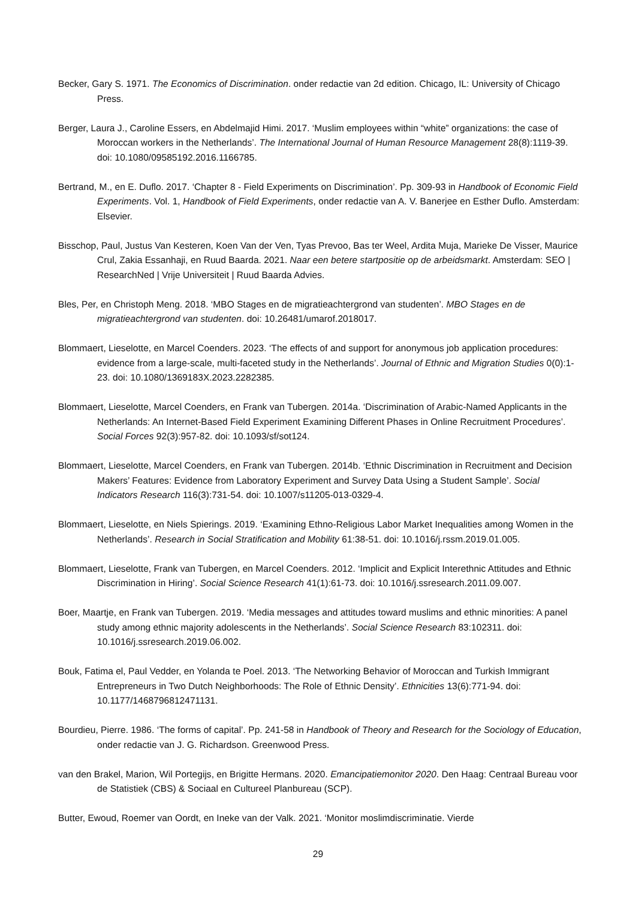Becker, Gary S. 1971. The Economics of Discrimination. onder redactie van 2d edition. Chicago, IL: University of Chicago Press.
Berger, Laura J., Caroline Essers, en Abdelmajid Himi. 2017. ‘Muslim employees within “white” organizations: the case of Moroccan workers in the Netherlands’. The International Journal of Human Resource Management 28(8):1119-39. doi: 10.1080/09585192.2016.1166785.
Bertrand, M., en E. Duflo. 2017. ‘Chapter 8 - Field Experiments on Discrimination’. Pp. 309-93 in Handbook of Economic Field Experiments. Vol. 1, Handbook of Field Experiments, onder redactie van A. V. Banerjee en Esther Duflo. Amsterdam: Elsevier.
Bisschop, Paul, Justus Van Kesteren, Koen Van der Ven, Tyas Prevoo, Bas ter Weel, Ardita Muja, Marieke De Visser, Maurice Crul, Zakia Essanhaji, en Ruud Baarda. 2021. Naar een betere startpositie op de arbeidsmarkt. Amsterdam: SEO | ResearchNed | Vrije Universiteit | Ruud Baarda Advies.
Bles, Per, en Christoph Meng. 2018. ‘MBO Stages en de migratieachtergrond van studenten’. MBO Stages en de migratieachtergrond van studenten. doi: 10.26481/umarof.2018017.
Blommaert, Lieselotte, en Marcel Coenders. 2023. ‘The effects of and support for anonymous job application procedures: evidence from a large-scale, multi-faceted study in the Netherlands’. Journal of Ethnic and Migration Studies 0(0):1-23. doi: 10.1080/1369183X.2023.2282385.
Blommaert, Lieselotte, Marcel Coenders, en Frank van Tubergen. 2014a. ‘Discrimination of Arabic-Named Applicants in the Netherlands: An Internet-Based Field Experiment Examining Different Phases in Online Recruitment Procedures’. Social Forces 92(3):957-82. doi: 10.1093/sf/sot124.
Blommaert, Lieselotte, Marcel Coenders, en Frank van Tubergen. 2014b. ‘Ethnic Discrimination in Recruitment and Decision Makers’ Features: Evidence from Laboratory Experiment and Survey Data Using a Student Sample’. Social Indicators Research 116(3):731-54. doi: 10.1007/s11205-013-0329-4.
Blommaert, Lieselotte, en Niels Spierings. 2019. ‘Examining Ethno-Religious Labor Market Inequalities among Women in the Netherlands’. Research in Social Stratification and Mobility 61:38-51. doi: 10.1016/j.rssm.2019.01.005.
Blommaert, Lieselotte, Frank van Tubergen, en Marcel Coenders. 2012. ‘Implicit and Explicit Interethnic Attitudes and Ethnic Discrimination in Hiring’. Social Science Research 41(1):61-73. doi: 10.1016/j.ssresearch.2011.09.007.
Boer, Maartje, en Frank van Tubergen. 2019. ‘Media messages and attitudes toward muslims and ethnic minorities: A panel study among ethnic majority adolescents in the Netherlands’. Social Science Research 83:102311. doi: 10.1016/j.ssresearch.2019.06.002.
Bouk, Fatima el, Paul Vedder, en Yolanda te Poel. 2013. ‘The Networking Behavior of Moroccan and Turkish Immigrant Entrepreneurs in Two Dutch Neighborhoods: The Role of Ethnic Density’. Ethnicities 13(6):771-94. doi: 10.1177/1468796812471131.
Bourdieu, Pierre. 1986. ‘The forms of capital’. Pp. 241-58 in Handbook of Theory and Research for the Sociology of Education, onder redactie van J. G. Richardson. Greenwood Press.
van den Brakel, Marion, Wil Portegijs, en Brigitte Hermans. 2020. Emancipatiemonitor 2020. Den Haag: Centraal Bureau voor de Statistiek (CBS) & Sociaal en Cultureel Planbureau (SCP).
Butter, Ewoud, Roemer van Oordt, en Ineke van der Valk. 2021. ‘Monitor moslimdiscriminatie. Vierde
29